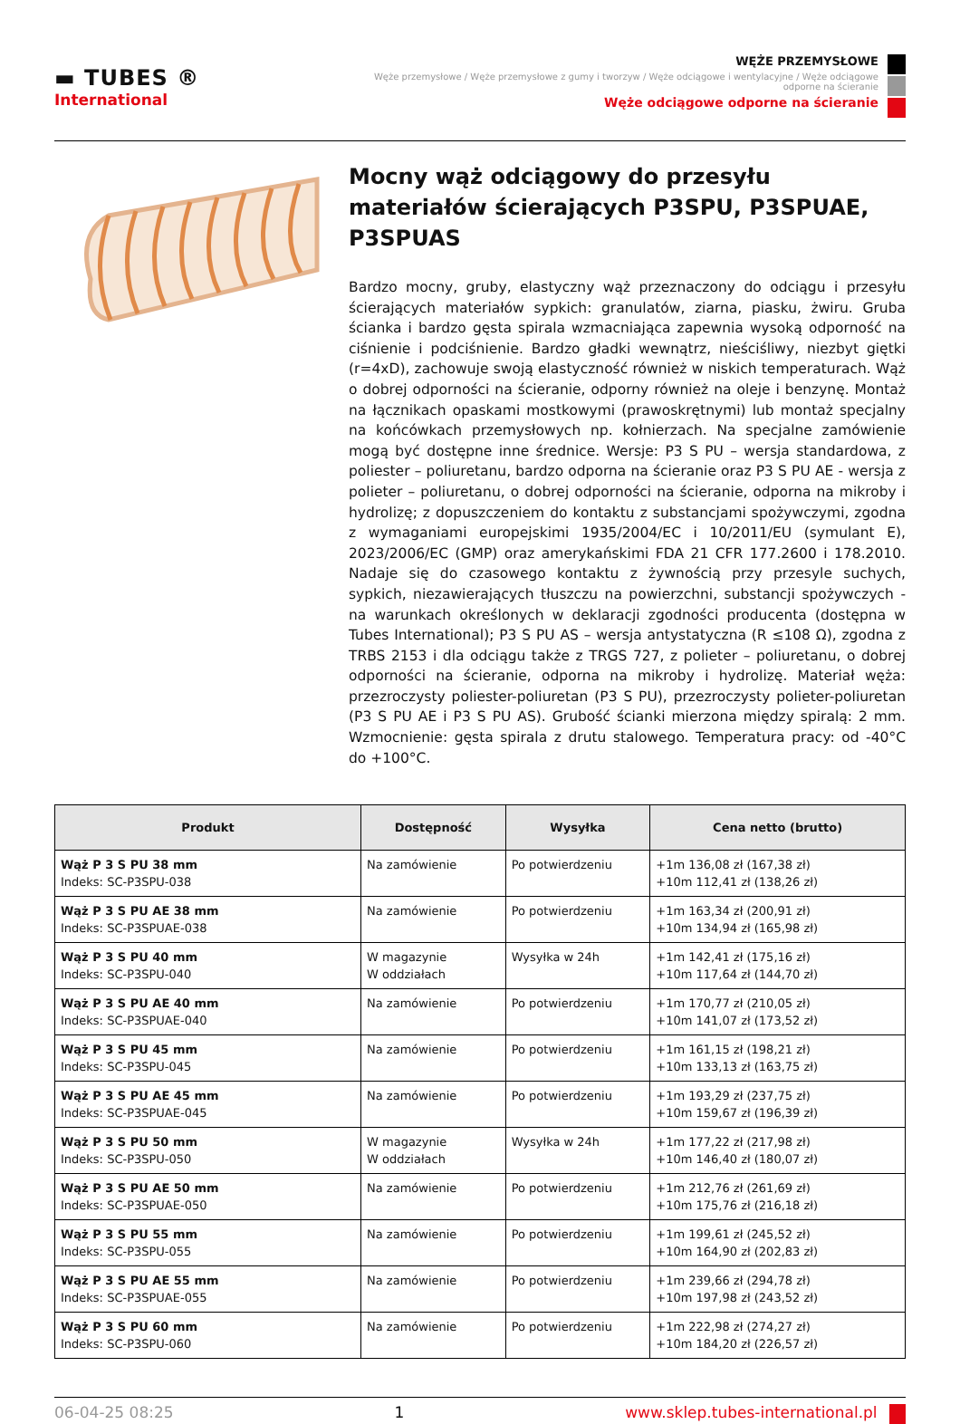▬ TUBES ®
International
WĘŻE PRZEMYSŁOWE
Węże przemysłowe / Węże przemysłowe z gumy i tworzyw / Węże odciągowe i wentylacyjne / Węże odciągowe odporne na ścieranie
Węże odciągowe odporne na ścieranie
Mocny wąż odciągowy do przesyłu materiałów ścierających P3SPU, P3SPUAE, P3SPUAS
Bardzo mocny, gruby, elastyczny wąż przeznaczony do odciągu i przesyłu ścierających materiałów sypkich: granulatów, ziarna, piasku, żwiru. Gruba ścianka i bardzo gęsta spirala wzmacniająca zapewnia wysoką odporność na ciśnienie i podciśnienie. Bardzo gładki wewnątrz, nieściśliwy, niezbyt giętki (r=4xD), zachowuje swoją elastyczność również w niskich temperaturach. Wąż o dobrej odporności na ścieranie, odporny również na oleje i benzynę. Montaż na łącznikach opaskami mostkowymi (prawoskrętnymi) lub montaż specjalny na końcówkach przemysłowych np. kołnierzach. Na specjalne zamówienie mogą być dostępne inne średnice. Wersje: P3 S PU – wersja standardowa, z poliester – poliuretanu, bardzo odporna na ścieranie oraz P3 S PU AE - wersja z polieter – poliuretanu, o dobrej odporności na ścieranie, odporna na mikroby i hydrolizę; z dopuszczeniem do kontaktu z substancjami spożywczymi, zgodna z wymaganiami europejskimi 1935/2004/EC i 10/2011/EU (symulant E), 2023/2006/EC (GMP) oraz amerykańskimi FDA 21 CFR 177.2600 i 178.2010. Nadaje się do czasowego kontaktu z żywnością przy przesyle suchych, sypkich, niezawierających tłuszczu na powierzchni, substancji spożywczych - na warunkach określonych w deklaracji zgodności producenta (dostępna w Tubes International); P3 S PU AS – wersja antystatyczna (R ≤108 Ω), zgodna z TRBS 2153 i dla odciągu także z TRGS 727, z polieter – poliuretanu, o dobrej odporności na ścieranie, odporna na mikroby i hydrolizę. Materiał węża: przezroczysty poliester-poliuretan (P3 S PU), przezroczysty polieter-poliuretan (P3 S PU AE i P3 S PU AS). Grubość ścianki mierzona między spiralą: 2 mm. Wzmocnienie: gęsta spirala z drutu stalowego. Temperatura pracy: od -40°C do +100°C.
| Produkt | Dostępność | Wysyłka | Cena netto (brutto) |
| --- | --- | --- | --- |
| Wąż P 3 S PU 38 mm Indeks: SC-P3SPU-038 | Na zamówienie | Po potwierdzeniu | +1m 136,08 zł (167,38 zł) +10m 112,41 zł (138,26 zł) |
| Wąż P 3 S PU AE 38 mm Indeks: SC-P3SPUAE-038 | Na zamówienie | Po potwierdzeniu | +1m 163,34 zł (200,91 zł) +10m 134,94 zł (165,98 zł) |
| Wąż P 3 S PU 40 mm Indeks: SC-P3SPU-040 | W magazynie W oddziałach | Wysyłka w 24h | +1m 142,41 zł (175,16 zł) +10m 117,64 zł (144,70 zł) |
| Wąż P 3 S PU AE 40 mm Indeks: SC-P3SPUAE-040 | Na zamówienie | Po potwierdzeniu | +1m 170,77 zł (210,05 zł) +10m 141,07 zł (173,52 zł) |
| Wąż P 3 S PU 45 mm Indeks: SC-P3SPU-045 | Na zamówienie | Po potwierdzeniu | +1m 161,15 zł (198,21 zł) +10m 133,13 zł (163,75 zł) |
| Wąż P 3 S PU AE 45 mm Indeks: SC-P3SPUAE-045 | Na zamówienie | Po potwierdzeniu | +1m 193,29 zł (237,75 zł) +10m 159,67 zł (196,39 zł) |
| Wąż P 3 S PU 50 mm Indeks: SC-P3SPU-050 | W magazynie W oddziałach | Wysyłka w 24h | +1m 177,22 zł (217,98 zł) +10m 146,40 zł (180,07 zł) |
| Wąż P 3 S PU AE 50 mm Indeks: SC-P3SPUAE-050 | Na zamówienie | Po potwierdzeniu | +1m 212,76 zł (261,69 zł) +10m 175,76 zł (216,18 zł) |
| Wąż P 3 S PU 55 mm Indeks: SC-P3SPU-055 | Na zamówienie | Po potwierdzeniu | +1m 199,61 zł (245,52 zł) +10m 164,90 zł (202,83 zł) |
| Wąż P 3 S PU AE 55 mm Indeks: SC-P3SPUAE-055 | Na zamówienie | Po potwierdzeniu | +1m 239,66 zł (294,78 zł) +10m 197,98 zł (243,52 zł) |
| Wąż P 3 S PU 60 mm Indeks: SC-P3SPU-060 | Na zamówienie | Po potwierdzeniu | +1m 222,98 zł (274,27 zł) +10m 184,20 zł (226,57 zł) |
06-04-25 08:25 1 www.sklep.tubes-international.pl